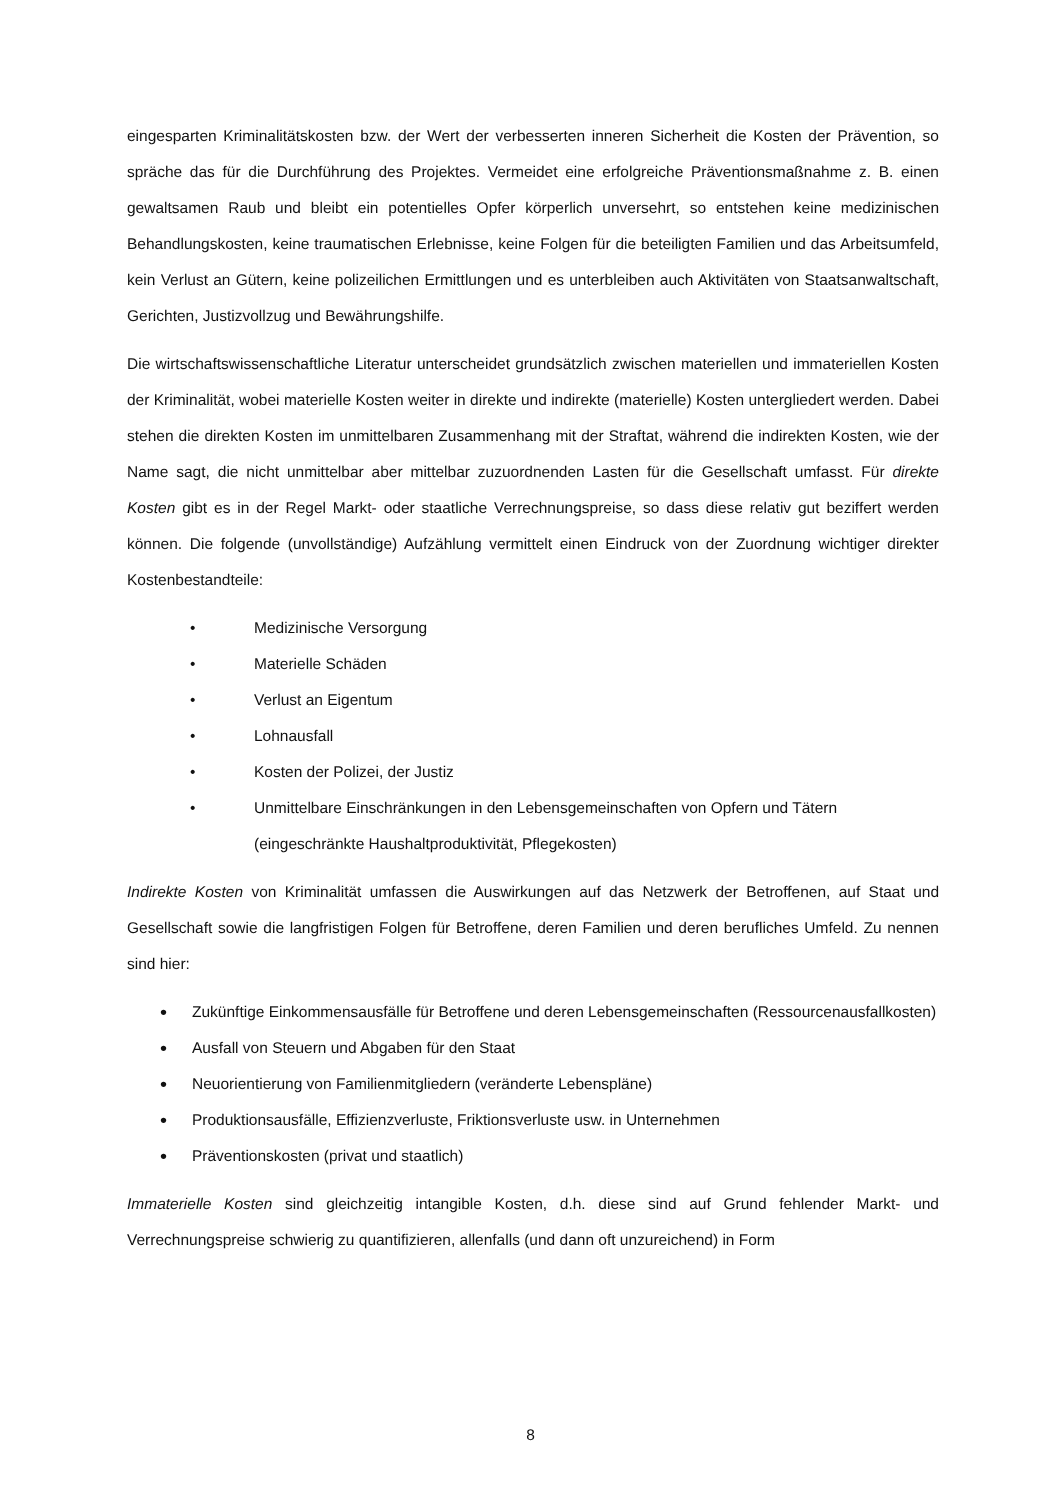eingesparten Kriminalitätskosten bzw. der Wert der verbesserten inneren Sicherheit die Kosten der Prävention, so spräche das für die Durchführung des Projektes. Vermeidet eine erfolgreiche Präventionsmaßnahme z. B. einen gewaltsamen Raub und bleibt ein potentielles Opfer körperlich unversehrt, so entstehen keine medizinischen Behandlungskosten, keine traumatischen Erlebnisse, keine Folgen für die beteiligten Familien und das Arbeitsumfeld, kein Verlust an Gütern, keine polizeilichen Ermittlungen und es unterbleiben auch Aktivitäten von Staatsanwaltschaft, Gerichten, Justizvollzug und Bewährungshilfe.
Die wirtschaftswissenschaftliche Literatur unterscheidet grundsätzlich zwischen materiellen und immateriellen Kosten der Kriminalität, wobei materielle Kosten weiter in direkte und indirekte (materielle) Kosten untergliedert werden. Dabei stehen die direkten Kosten im unmittelbaren Zusammenhang mit der Straftat, während die indirekten Kosten, wie der Name sagt, die nicht unmittelbar aber mittelbar zuzuordnenden Lasten für die Gesellschaft umfasst. Für direkte Kosten gibt es in der Regel Markt- oder staatliche Verrechnungspreise, so dass diese relativ gut beziffert werden können. Die folgende (unvollständige) Aufzählung vermittelt einen Eindruck von der Zuordnung wichtiger direkter Kostenbestandteile:
• Medizinische Versorgung
• Materielle Schäden
• Verlust an Eigentum
• Lohnausfall
• Kosten der Polizei, der Justiz
• Unmittelbare Einschränkungen in den Lebensgemeinschaften von Opfern und Tätern (eingeschränkte Haushaltproduktivität, Pflegekosten)
Indirekte Kosten von Kriminalität umfassen die Auswirkungen auf das Netzwerk der Betroffenen, auf Staat und Gesellschaft sowie die langfristigen Folgen für Betroffene, deren Familien und deren berufliches Umfeld. Zu nennen sind hier:
• Zukünftige Einkommensausfälle für Betroffene und deren Lebensgemeinschaften (Ressourcenausfallkosten)
• Ausfall von Steuern und Abgaben für den Staat
• Neuorientierung von Familienmitgliedern (veränderte Lebenspläne)
• Produktionsausfälle, Effizienzverluste, Friktionsverluste usw. in Unternehmen
• Präventionskosten (privat und staatlich)
Immaterielle Kosten sind gleichzeitig intangible Kosten, d.h. diese sind auf Grund fehlender Markt- und Verrechnungspreise schwierig zu quantifizieren, allenfalls (und dann oft unzureichend) in Form
8